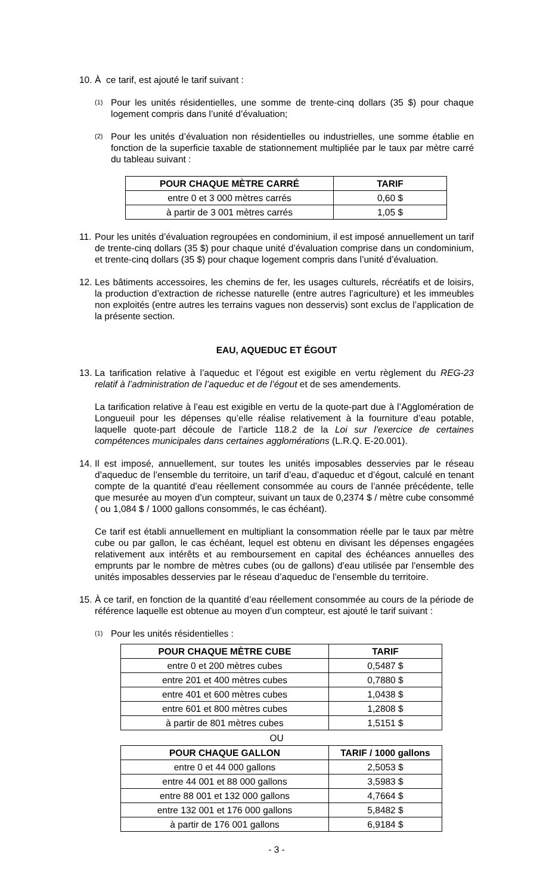10.
À ce tarif, est ajouté le tarif suivant :
(1)
Pour les unités résidentielles, une somme de trente-cinq dollars (35 $) pour chaque logement compris dans l’unité d’évaluation;
(2)
Pour les unités d’évaluation non résidentielles ou industrielles, une somme établie en fonction de la superficie taxable de stationnement multipliée par le taux par mètre carré du tableau suivant :
| POUR CHAQUE MÈTRE CARRÉ | TARIF |
| --- | --- |
| entre 0 et 3 000 mètres carrés | 0,60 $ |
| à partir de 3 001 mètres carrés | 1,05 $ |
11.
Pour les unités d’évaluation regroupées en condominium, il est imposé annuellement un tarif de trente-cinq dollars (35 $) pour chaque unité d’évaluation comprise dans un condominium, et trente-cinq dollars (35 $) pour chaque logement compris dans l’unité d’évaluation.
12.
Les bâtiments accessoires, les chemins de fer, les usages culturels, récréatifs et de loisirs, la production d’extraction de richesse naturelle (entre autres l’agriculture) et les immeubles non exploités (entre autres les terrains vagues non desservis) sont exclus de l’application de la présente section.
EAU, AQUEDUC ET ÉGOUT
13.
La tarification relative à l’aqueduc et l’égout est exigible en vertu règlement du REG-23 relatif à l’administration de l’aqueduc et de l’égout et de ses amendements.
La tarification relative à l’eau est exigible en vertu de la quote-part due à l’Agglomération de Longueuil pour les dépenses qu’elle réalise relativement à la fourniture d’eau potable, laquelle quote-part découle de l’article 118.2 de la Loi sur l’exercice de certaines compétences municipales dans certaines agglomérations (L.R.Q. E-20.001).
14.
Il est imposé, annuellement, sur toutes les unités imposables desservies par le réseau d’aqueduc de l’ensemble du territoire, un tarif d’eau, d’aqueduc et d’égout, calculé en tenant compte de la quantité d’eau réellement consommée au cours de l’année précédente, telle que mesurée au moyen d’un compteur, suivant un taux de 0,2374 $ / mètre cube consommé ( ou 1,084 $ / 1000 gallons consommés, le cas échéant).
Ce tarif est établi annuellement en multipliant la consommation réelle par le taux par mètre cube ou par gallon, le cas échéant, lequel est obtenu en divisant les dépenses engagées relativement aux intérêts et au remboursement en capital des échéances annuelles des emprunts par le nombre de mètres cubes (ou de gallons) d'eau utilisée par l'ensemble des unités imposables desservies par le réseau d’aqueduc de l’ensemble du territoire.
15.
À ce tarif, en fonction de la quantité d’eau réellement consommée au cours de la période de référence laquelle est obtenue au moyen d’un compteur, est ajouté le tarif suivant :
(1)
Pour les unités résidentielles :
| POUR CHAQUE MÈTRE CUBE | TARIF |
| --- | --- |
| entre 0 et 200 mètres cubes | 0,5487 $ |
| entre 201 et 400 mètres cubes | 0,7880 $ |
| entre 401 et 600 mètres cubes | 1,0438 $ |
| entre 601 et 800 mètres cubes | 1,2808 $ |
| à partir de 801 mètres cubes | 1,5151 $ |
OU
| POUR CHAQUE GALLON | TARIF / 1000 gallons |
| --- | --- |
| entre 0 et 44 000 gallons | 2,5053 $ |
| entre 44 001 et 88 000 gallons | 3,5983 $ |
| entre 88 001 et 132 000 gallons | 4,7664 $ |
| entre 132 001 et 176 000 gallons | 5,8482 $ |
| à partir de 176 001 gallons | 6,9184 $ |
- 3 -